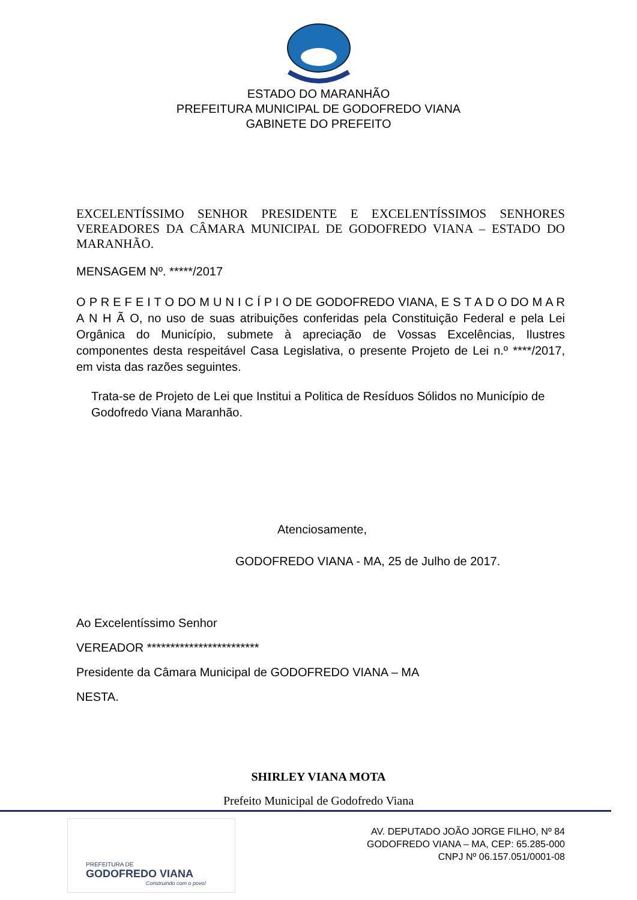ESTADO DO MARANHÃO
PREFEITURA MUNICIPAL DE GODOFREDO VIANA
GABINETE DO PREFEITO
EXCELENTÍSSIMO SENHOR PRESIDENTE E EXCELENTÍSSIMOS SENHORES VEREADORES DA CÂMARA MUNICIPAL DE GODOFREDO VIANA – ESTADO DO MARANHÃO.
MENSAGEM Nº. *****/2017
O P R E F E I T O DO M U N I C Í P I O DE GODOFREDO VIANA, E S T A D O DO M A R A N H Ã O, no uso de suas atribuições conferidas pela Constituição Federal e pela Lei Orgânica do Município, submete à apreciação de Vossas Excelências, Ilustres componentes desta respeitável Casa Legislativa, o presente Projeto de Lei n.º ****/2017, em vista das razões seguintes.
Trata-se de Projeto de Lei que Institui a Politica de Resíduos Sólidos no Município de Godofredo Viana Maranhão.
Atenciosamente,
GODOFREDO VIANA - MA, 25 de Julho de 2017.
Ao Excelentíssimo Senhor
VEREADOR ************************
Presidente da Câmara Municipal de GODOFREDO VIANA – MA
NESTA.
SHIRLEY VIANA MOTA
Prefeito Municipal de Godofredo Viana
PREFEITURA DE
GODOFREDO VIANA
Construindo com o povo!
AV. DEPUTADO JOÃO JORGE FILHO, Nº 84
GODOFREDO VIANA – MA, CEP: 65.285-000
CNPJ Nº 06.157.051/0001-08